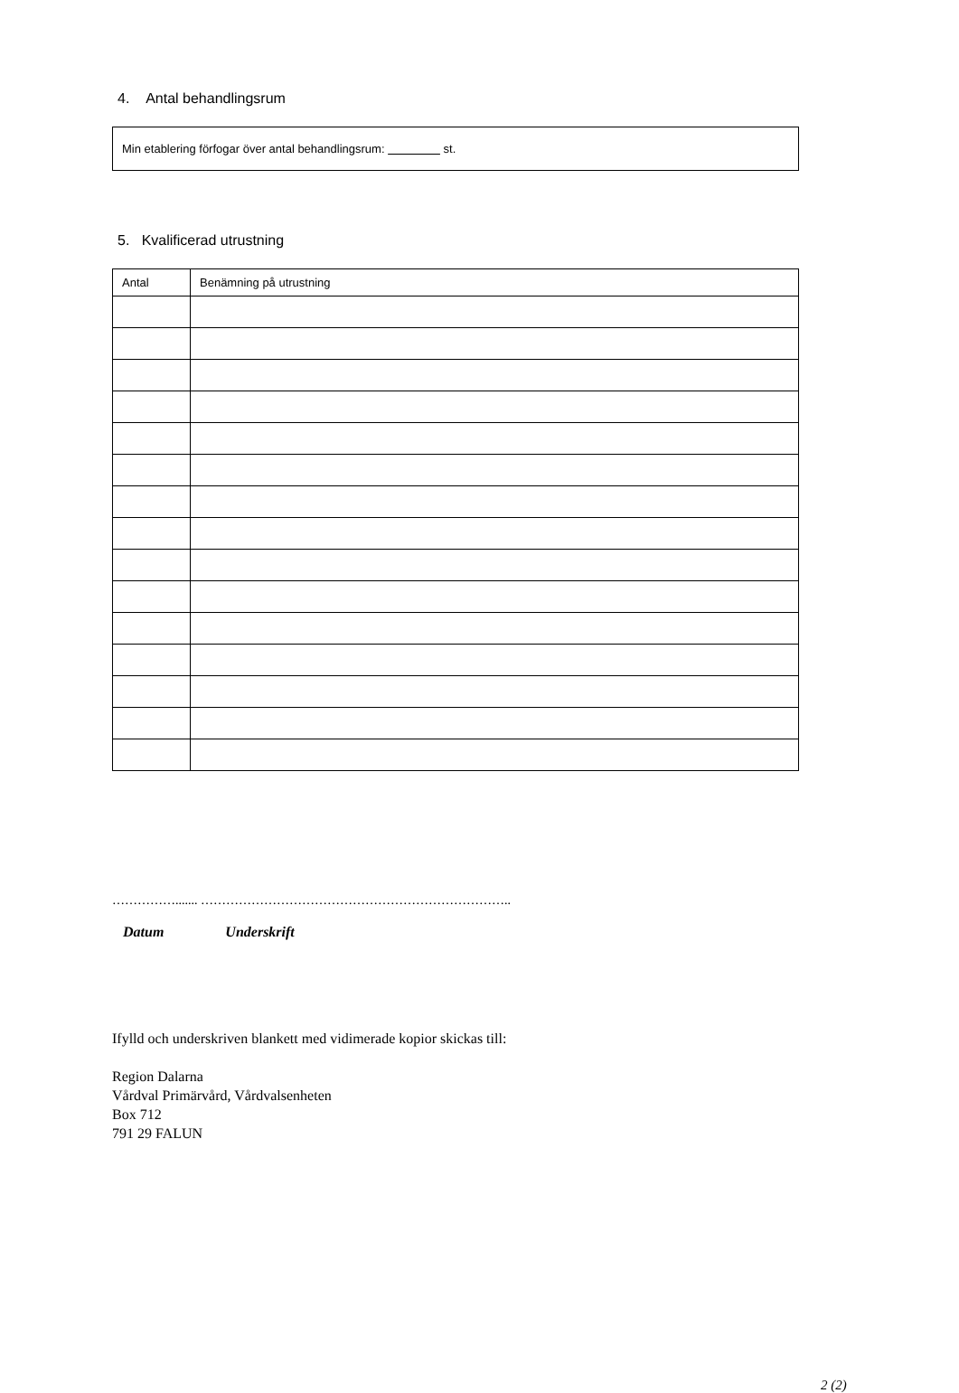4. Antal behandlingsrum
Min etablering förfogar över antal behandlingsrum: st.
5. Kvalificerad utrustning
| Antal | Benämning på utrustning |
| --- | --- |
……………....... ………………………………………………………………..
Datum Underskrift
Ifylld och underskriven blankett med vidimerade kopior skickas till:
Region Dalarna
Vårdval Primärvård, Vårdvalsenheten
Box 712
791 29 FALUN
2 (2)